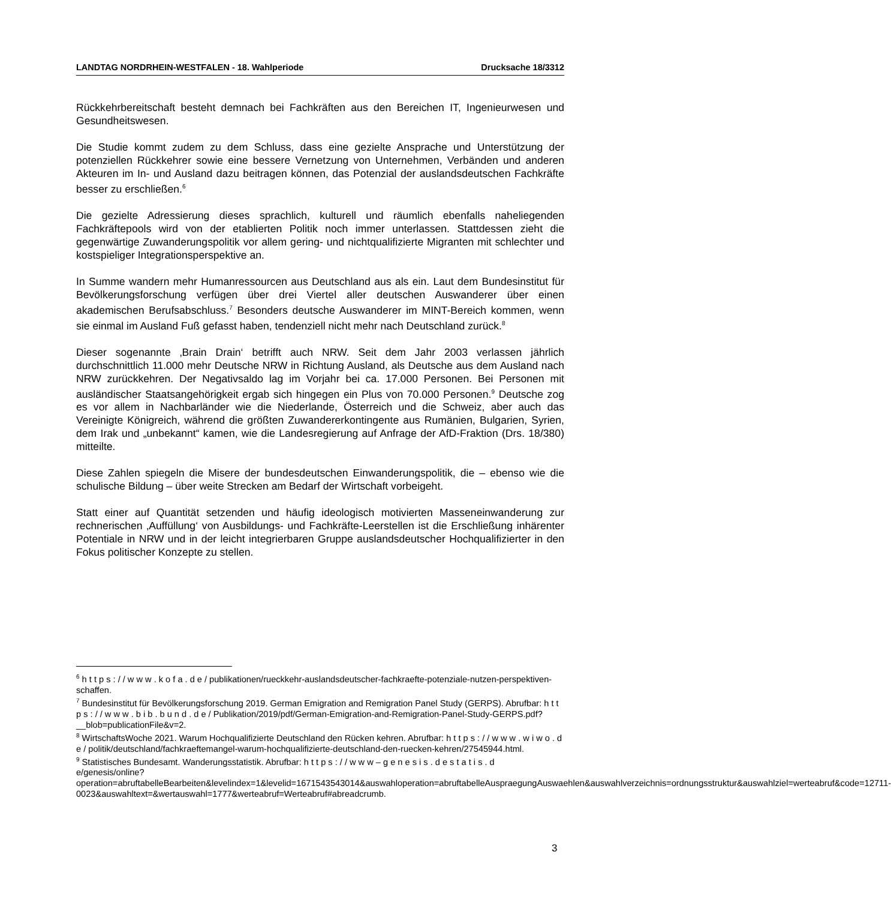LANDTAG NORDRHEIN-WESTFALEN - 18. Wahlperiode Drucksache 18/3312
Rückkehrbereitschaft besteht demnach bei Fachkräften aus den Bereichen IT, Ingenieurwesen und Gesundheitswesen.
Die Studie kommt zudem zu dem Schluss, dass eine gezielte Ansprache und Unterstützung der potenziellen Rückkehrer sowie eine bessere Vernetzung von Unternehmen, Verbänden und anderen Akteuren im In- und Ausland dazu beitragen können, das Potenzial der auslandsdeutschen Fachkräfte besser zu erschließen.<sup>6</sup>
Die gezielte Adressierung dieses sprachlich, kulturell und räumlich ebenfalls naheliegenden Fachkräftepools wird von der etablierten Politik noch immer unterlassen. Stattdessen zieht die gegenwärtige Zuwanderungspolitik vor allem gering- und nichtqualifizierte Migranten mit schlechter und kostspieliger Integrationsperspektive an.
In Summe wandern mehr Humanressourcen aus Deutschland aus als ein. Laut dem Bundesinstitut für Bevölkerungsforschung verfügen über drei Viertel aller deutschen Auswanderer über einen akademischen Berufsabschluss.<sup>7</sup> Besonders deutsche Auswanderer im MINT-Bereich kommen, wenn sie einmal im Ausland Fuß gefasst haben, tendenziell nicht mehr nach Deutschland zurück.<sup>8</sup>
Dieser sogenannte ‚Brain Drain‘ betrifft auch NRW. Seit dem Jahr 2003 verlassen jährlich durchschnittlich 11.000 mehr Deutsche NRW in Richtung Ausland, als Deutsche aus dem Ausland nach NRW zurückkehren. Der Negativsaldo lag im Vorjahr bei ca. 17.000 Personen. Bei Personen mit ausländischer Staatsangehörigkeit ergab sich hingegen ein Plus von 70.000 Personen.<sup>9</sup> Deutsche zog es vor allem in Nachbarländer wie die Niederlande, Österreich und die Schweiz, aber auch das Vereinigte Königreich, während die größten Zuwandererkontingente aus Rumänien, Bulgarien, Syrien, dem Irak und „unbekannt“ kamen, wie die Landesregierung auf Anfrage der AfD-Fraktion (Drs. 18/380) mitteilte.
Diese Zahlen spiegeln die Misere der bundesdeutschen Einwanderungspolitik, die – ebenso wie die schulische Bildung – über weite Strecken am Bedarf der Wirtschaft vorbeigeht.
Statt einer auf Quantität setzenden und häufig ideologisch motivierten Masseneinwanderung zur rechnerischen ‚Auffüllung‘ von Ausbildungs- und Fachkräfte-Leerstellen ist die Erschließung inhärenter Potentiale in NRW und in der leicht integrierbaren Gruppe auslandsdeutscher Hochqualifizierter in den Fokus politischer Konzepte zu stellen.
<sup>6</sup> h t t p s : / / w w w . k o f a . d e / publikationen/rueckkehr-auslandsdeutscher-fachkraefte-potenziale-nutzen-perspektiven-schaffen.
<sup>7</sup> Bundesinstitut für Bevölkerungsforschung 2019. German Emigration and Remigration Panel Study (GERPS). Abrufbar: h t t p s : / / w w w . b i b . b u n d . d e / Publikation/2019/pdf/German-Emigration-and-Remigration-Panel-Study-GERPS.pdf?__blob=publicationFile&v=2.
<sup>8</sup> WirtschaftsWoche 2021. Warum Hochqualifizierte Deutschland den Rücken kehren. Abrufbar: h t t p s : / / w w w . w i w o . d e / politik/deutschland/fachkraeftemangel-warum-hochqualifizierte-deutschland-den-ruecken-kehren/27545944.html.
<sup>9</sup> Statistisches Bundesamt. Wanderungsstatistik. Abrufbar: h t t p s : / / w w w – g e n e s i s . d e s t a t i s . d e/genesis/online?operation=abruftabelleBearbeiten&levelindex=1&levelid=1671543543014&auswahloperation=abruftabelleAuspraegungAuswaehlen&auswahlverzeichnis=ordnungsstruktur&auswahlziel=werteabruf&code=12711-0023&auswahltext=&wertauswahl=1777&werteabruf=Werteabruf#abreadcrumb.
3